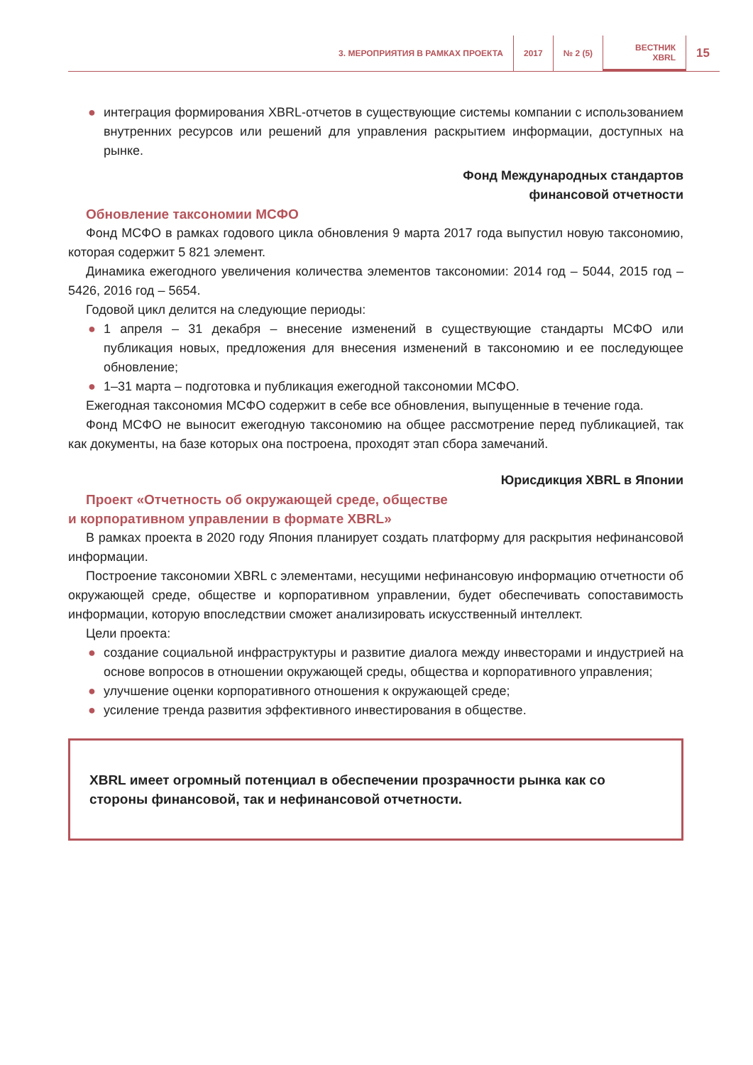3. МЕРОПРИЯТИЯ В РАМКАХ ПРОЕКТА
2017 № 2 (5)
ВЕСТНИК
XBRL
15
● интеграция формирования XBRL-отчетов в существующие системы компании с использованием внутренних ресурсов или решений для управления раскрытием информации, доступных на рынке.
Фонд Международных стандартов
финансовой отчетности
Обновление таксономии МСФО
Фонд МСФО в рамках годового цикла обновления 9 марта 2017 года выпустил новую таксономию, которая содержит 5 821 элемент.
Динамика ежегодного увеличения количества элементов таксономии: 2014 год – 5044, 2015 год – 5426, 2016 год – 5654.
Годовой цикл делится на следующие периоды:
● 1 апреля – 31 декабря – внесение изменений в существующие стандарты МСФО или публикация новых, предложения для внесения изменений в таксономию и ее последующее обновление;
● 1–31 марта – подготовка и публикация ежегодной таксономии МСФО.
Ежегодная таксономия МСФО содержит в себе все обновления, выпущенные в течение года.
Фонд МСФО не выносит ежегодную таксономию на общее рассмотрение перед публикацией, так как документы, на базе которых она построена, проходят этап сбора замечаний.
Юрисдикция XBRL в Японии
Проект «Отчетность об окружающей среде, обществе
и корпоративном управлении в формате XBRL»
В рамках проекта в 2020 году Япония планирует создать платформу для раскрытия нефинансовой информации.
Построение таксономии XBRL с элементами, несущими нефинансовую информацию отчетности об окружающей среде, обществе и корпоративном управлении, будет обеспечивать сопоставимость информации, которую впоследствии сможет анализировать искусственный интеллект.
Цели проекта:
● создание социальной инфраструктуры и развитие диалога между инвесторами и индустрией на основе вопросов в отношении окружающей среды, общества и корпоративного управления;
● улучшение оценки корпоративного отношения к окружающей среде;
● усиление тренда развития эффективного инвестирования в обществе.
XBRL имеет огромный потенциал в обеспечении прозрачности рынка как со стороны финансовой, так и нефинансовой отчетности.